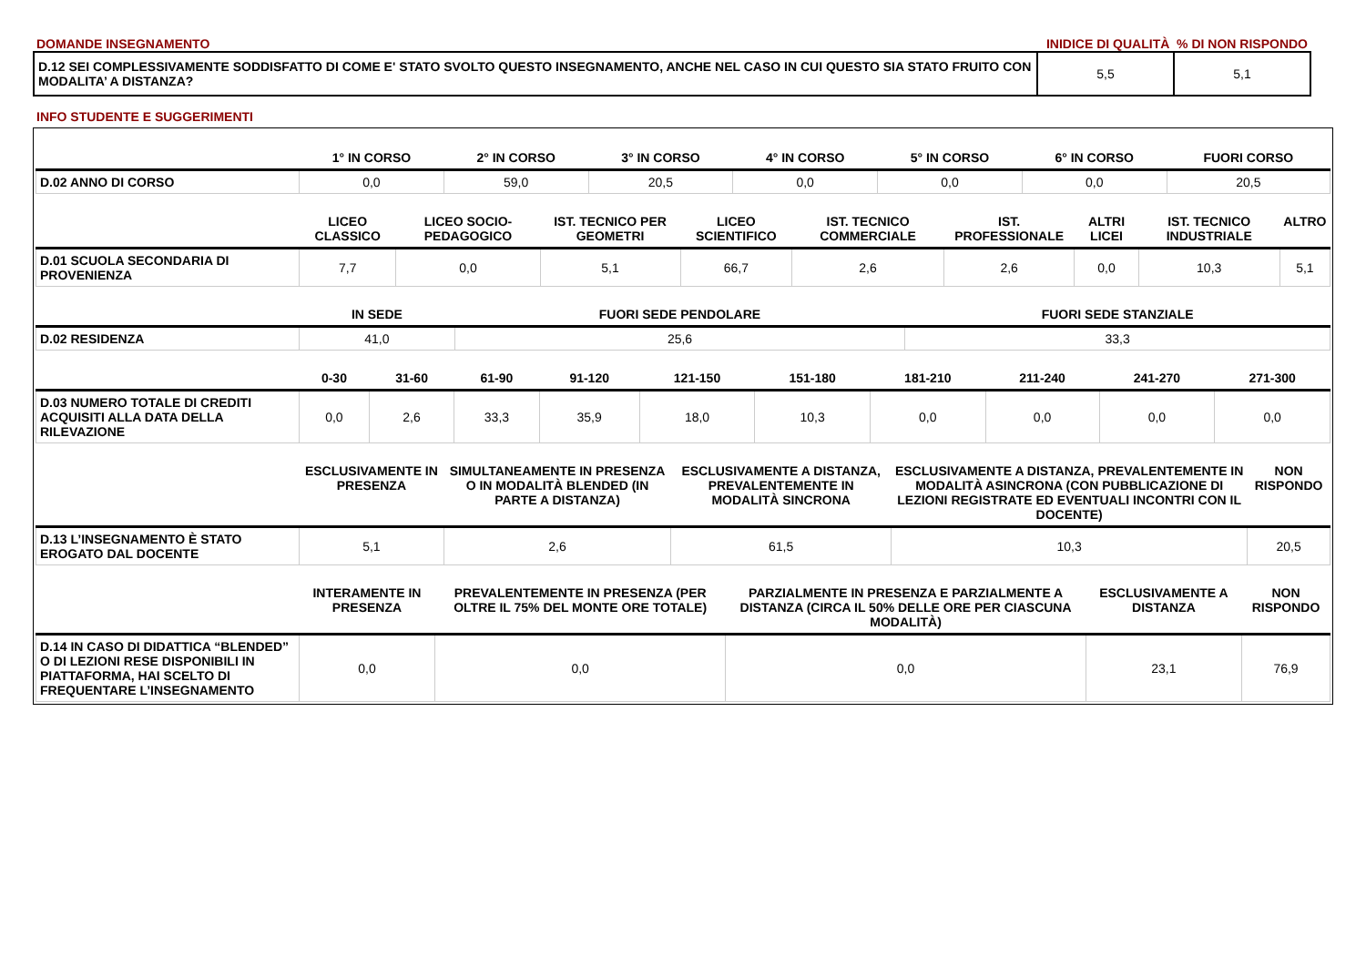DOMANDE INSEGNAMENTO INIDICE DI QUALITÀ % DI NON RISPONDO
| D.12 SEI COMPLESSIVAMENTE SODDISFATTO DI COME E' STATO SVOLTO QUESTO INSEGNAMENTO, ANCHE NEL CASO IN CUI QUESTO SIA STATO FRUITO CON MODALITA’ A DISTANZA? | 5,5 | 5,1 |
INFO STUDENTE E SUGGERIMENTI
| | 1° IN CORSO | 2° IN CORSO | 3° IN CORSO | 4° IN CORSO | 5° IN CORSO | 6° IN CORSO | FUORI CORSO |
| --- | --- | --- | --- | --- | --- | --- | --- |
| D.02 ANNO DI CORSO | 0,0 | 59,0 | 20,5 | 0,0 | 0,0 | 0,0 | 20,5 |
| | LICEO CLASSICO | LICEO SOCIO-PEDAGOGICO | IST. TECNICO PER GEOMETRI | LICEO SCIENTIFICO | IST. TECNICO COMMERCIALE | IST. PROFESSIONALE | ALTRI LICEI | IST. TECNICO INDUSTRIALE | ALTRO |
| --- | --- | --- | --- | --- | --- | --- | --- | --- | --- |
| D.01 SCUOLA SECONDARIA DI PROVENIENZA | 7,7 | 0,0 | 5,1 | 66,7 | 2,6 | 2,6 | 0,0 | 10,3 | 5,1 |
| | IN SEDE | FUORI SEDE PENDOLARE | FUORI SEDE STANZIALE |
| --- | --- | --- | --- |
| D.02 RESIDENZA | 41,0 | 25,6 | 33,3 |
| | 0-30 | 31-60 | 61-90 | 91-120 | 121-150 | 151-180 | 181-210 | 211-240 | 241-270 | 271-300 |
| --- | --- | --- | --- | --- | --- | --- | --- | --- | --- | --- |
| D.03 NUMERO TOTALE DI CREDITI ACQUISITI ALLA DATA DELLA RILEVAZIONE | 0,0 | 2,6 | 33,3 | 35,9 | 18,0 | 10,3 | 0,0 | 0,0 | 0,0 | 0,0 |
| | ESCLUSIVAMENTE IN PRESENZA | SIMULTANEAMENTE IN PRESENZA O IN MODALITÀ BLENDED (IN PARTE A DISTANZA) | ESCLUSIVAMENTE A DISTANZA, PREVALENTEMENTE IN MODALITÀ SINCRONA | ESCLUSIVAMENTE A DISTANZA, PREVALENTEMENTE IN MODALITÀ ASINCRONA (CON PUBBLICAZIONE DI LEZIONI REGISTRATE ED EVENTUALI INCONTRI CON IL DOCENTE) | NON RISPONDO |
| --- | --- | --- | --- | --- | --- |
| D.13 L’INSEGNAMENTO È STATO EROGATO DAL DOCENTE | 5,1 | 2,6 | 61,5 | 10,3 | 20,5 |
| | INTERAMENTE IN PRESENZA | PREVALENTEMENTE IN PRESENZA (PER OLTRE IL 75% DEL MONTE ORE TOTALE) | PARZIALMENTE IN PRESENZA E PARZIALMENTE A DISTANZA (CIRCA IL 50% DELLE ORE PER CIASCUNA MODALITÀ) | ESCLUSIVAMENTE A DISTANZA | NON RISPONDO |
| --- | --- | --- | --- | --- | --- |
| D.14 IN CASO DI DIDATTICA “BLENDED” O DI LEZIONI RESE DISPONIBILI IN PIATTAFORMA, HAI SCELTO DI FREQUENTARE L’INSEGNAMENTO | 0,0 | 0,0 | 0,0 | 23,1 | 76,9 |